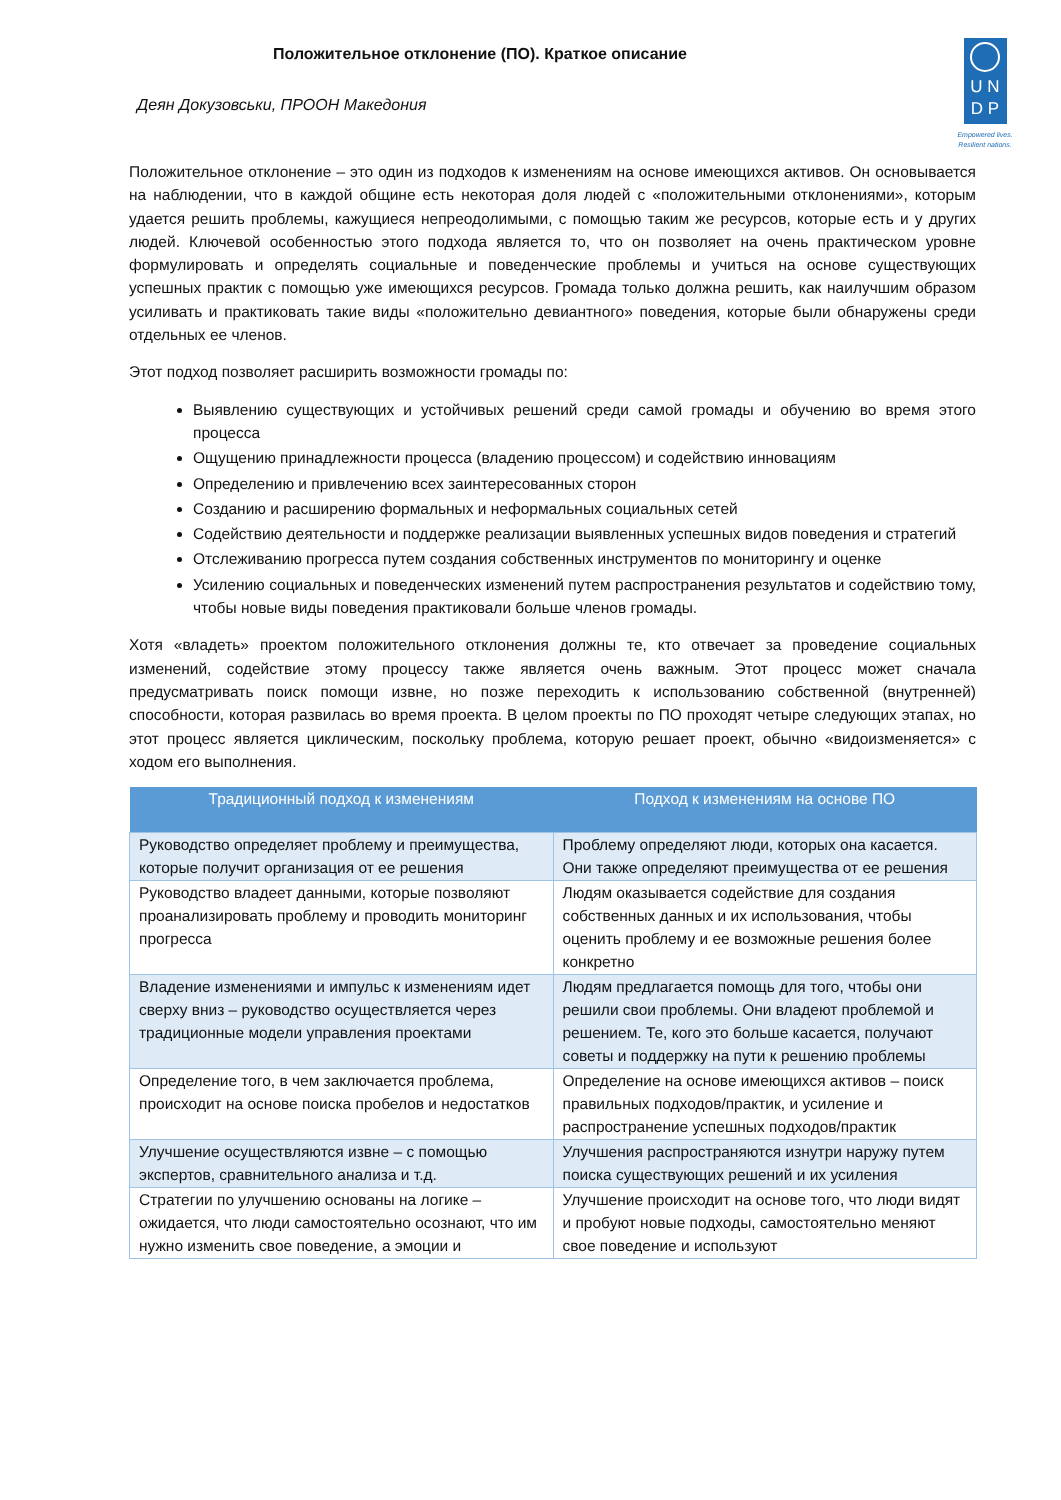Положительное отклонение (ПО). Краткое описание
Деян Докузовськи, ПРООН Македония
U N
D P
Empowered lives.
Resilient nations.
Положительное отклонение – это один из подходов к изменениям на основе имеющихся активов. Он основывается на наблюдении, что в каждой общине есть некоторая доля людей с «положительными отклонениями», которым удается решить проблемы, кажущиеся непреодолимыми, с помощью таким же ресурсов, которые есть и у других людей. Ключевой особенностью этого подхода является то, что он позволяет на очень практическом уровне формулировать и определять социальные и поведенческие проблемы и учиться на основе существующих успешных практик с помощью уже имеющихся ресурсов. Громада только должна решить, как наилучшим образом усиливать и практиковать такие виды «положительно девиантного» поведения, которые были обнаружены среди отдельных ее членов.
Этот подход позволяет расширить возможности громады по:
Выявлению существующих и устойчивых решений среди самой громады и обучению во время этого процесса
Ощущению принадлежности процесса (владению процессом) и содействию инновациям
Определению и привлечению всех заинтересованных сторон
Созданию и расширению формальных и неформальных социальных сетей
Содействию деятельности и поддержке реализации выявленных успешных видов поведения и стратегий
Отслеживанию прогресса путем создания собственных инструментов по мониторингу и оценке
Усилению социальных и поведенческих изменений путем распространения результатов и содействию тому, чтобы новые виды поведения практиковали больше членов громады.
Хотя «владеть» проектом положительного отклонения должны те, кто отвечает за проведение социальных изменений, содействие этому процессу также является очень важным. Этот процесс может сначала предусматривать поиск помощи извне, но позже переходить к использованию собственной (внутренней) способности, которая развилась во время проекта. В целом проекты по ПО проходят четыре следующих этапах, но этот процесс является циклическим, поскольку проблема, которую решает проект, обычно «видоизменяется» с ходом его выполнения.
| Традиционный подход к изменениям | Подход к изменениям на основе ПО |
| --- | --- |
| Руководство определяет проблему и преимущества, которые получит организация от ее решения | Проблему определяют люди, которых она касается. Они также определяют преимущества от ее решения |
| Руководство владеет данными, которые позволяют проанализировать проблему и проводить мониторинг прогресса | Людям оказывается содействие для создания собственных данных и их использования, чтобы оценить проблему и ее возможные решения более конкретно |
| Владение изменениями и импульс к изменениям идет сверху вниз – руководство осуществляется через традиционные модели управления проектами | Людям предлагается помощь для того, чтобы они решили свои проблемы. Они владеют проблемой и решением. Те, кого это больше касается, получают советы и поддержку на пути к решению проблемы |
| Определение того, в чем заключается проблема, происходит на основе поиска пробелов и недостатков | Определение на основе имеющихся активов – поиск правильных подходов/практик, и усиление и распространение успешных подходов/практик |
| Улучшение осуществляются извне – с помощью экспертов, сравнительного анализа и т.д. | Улучшения распространяются изнутри наружу путем поиска существующих решений и их усиления |
| Стратегии по улучшению основаны на логике – ожидается, что люди самостоятельно осознают, что им нужно изменить свое поведение, а эмоции и | Улучшение происходит на основе того, что люди видят и пробуют новые подходы, самостоятельно меняют свое поведение и используют |